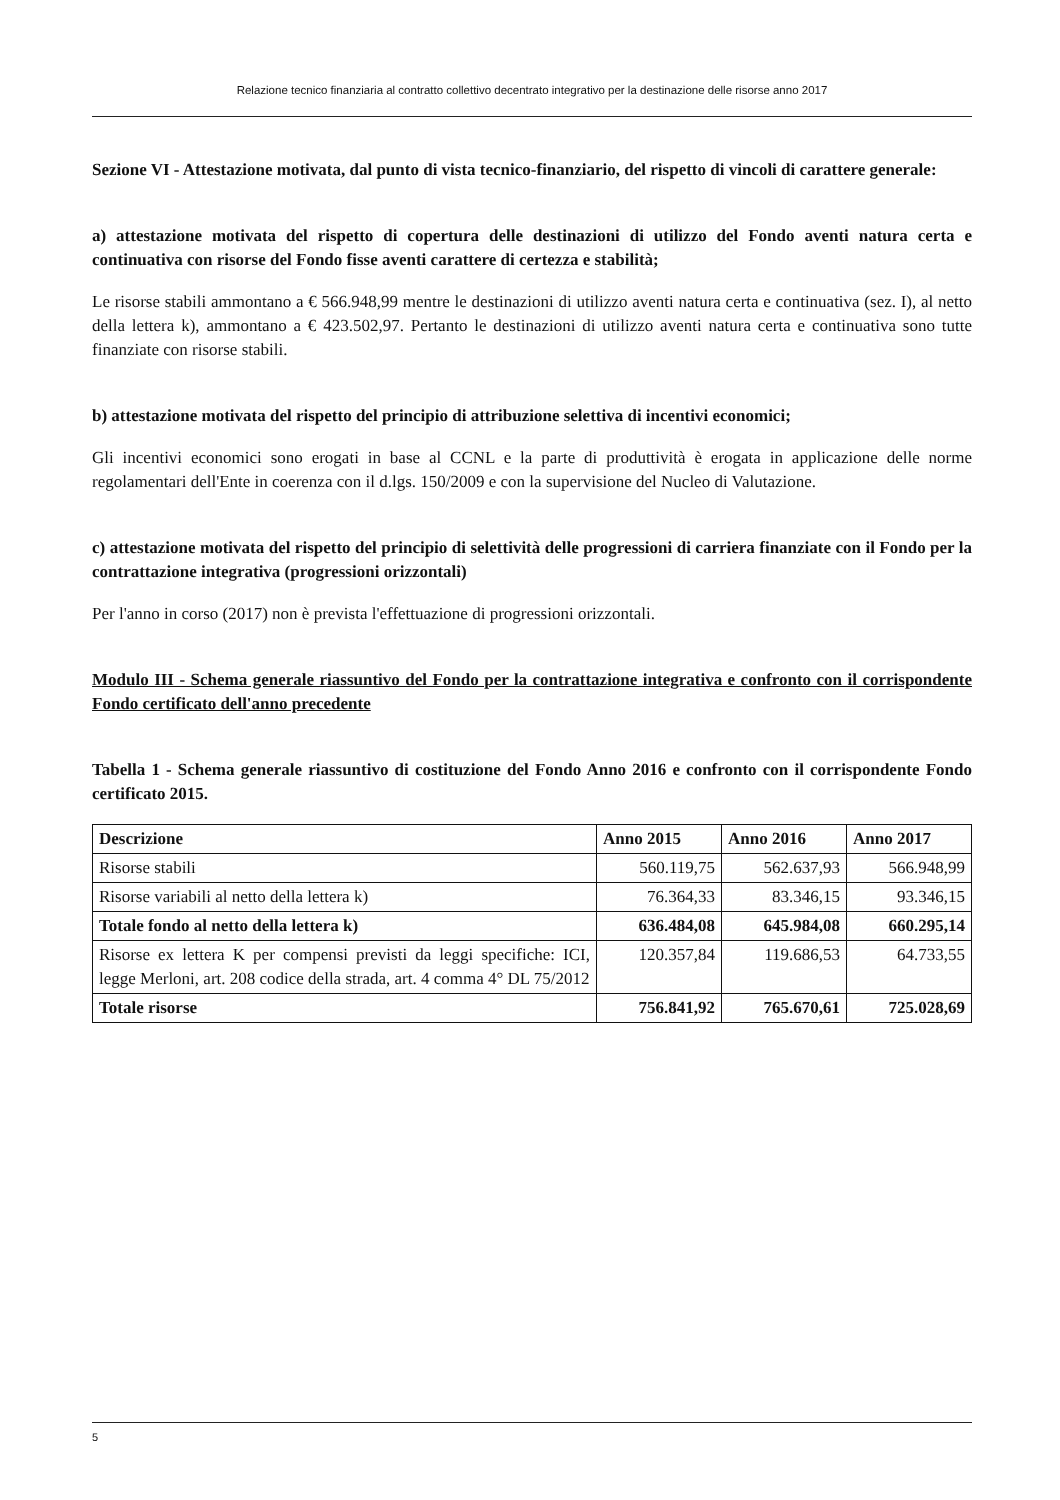Relazione tecnico finanziaria al contratto collettivo decentrato integrativo per la destinazione delle risorse anno 2017
Sezione VI - Attestazione motivata, dal punto di vista tecnico-finanziario, del rispetto di vincoli di carattere generale:
a) attestazione motivata del rispetto di copertura delle destinazioni di utilizzo del Fondo aventi natura certa e continuativa con risorse del Fondo fisse aventi carattere di certezza e stabilità;
Le risorse stabili ammontano a € 566.948,99 mentre le destinazioni di utilizzo aventi natura certa e continuativa (sez. I), al netto della lettera k), ammontano a € 423.502,97. Pertanto le destinazioni di utilizzo aventi natura certa e continuativa sono tutte finanziate con risorse stabili.
b) attestazione motivata del rispetto del principio di attribuzione selettiva di incentivi economici;
Gli incentivi economici sono erogati in base al CCNL e la parte di produttività è erogata in applicazione delle norme regolamentari dell'Ente in coerenza con il d.lgs. 150/2009 e con la supervisione del Nucleo di Valutazione.
c) attestazione motivata del rispetto del principio di selettività delle progressioni di carriera finanziate con il Fondo per la contrattazione integrativa (progressioni orizzontali)
Per l'anno in corso (2017) non è prevista l'effettuazione di progressioni orizzontali.
Modulo III - Schema generale riassuntivo del Fondo per la contrattazione integrativa e confronto con il corrispondente Fondo certificato dell'anno precedente
Tabella 1 - Schema generale riassuntivo di costituzione del Fondo Anno 2016 e confronto con il corrispondente Fondo certificato 2015.
| Descrizione | Anno 2015 | Anno 2016 | Anno 2017 |
| --- | --- | --- | --- |
| Risorse stabili | 560.119,75 | 562.637,93 | 566.948,99 |
| Risorse variabili al netto della lettera k) | 76.364,33 | 83.346,15 | 93.346,15 |
| Totale fondo al netto della lettera k) | 636.484,08 | 645.984,08 | 660.295,14 |
| Risorse ex lettera K per compensi previsti da leggi specifiche: ICI, legge Merloni, art. 208 codice della strada, art. 4 comma 4° DL 75/2012 | 120.357,84 | 119.686,53 | 64.733,55 |
| Totale risorse | 756.841,92 | 765.670,61 | 725.028,69 |
5